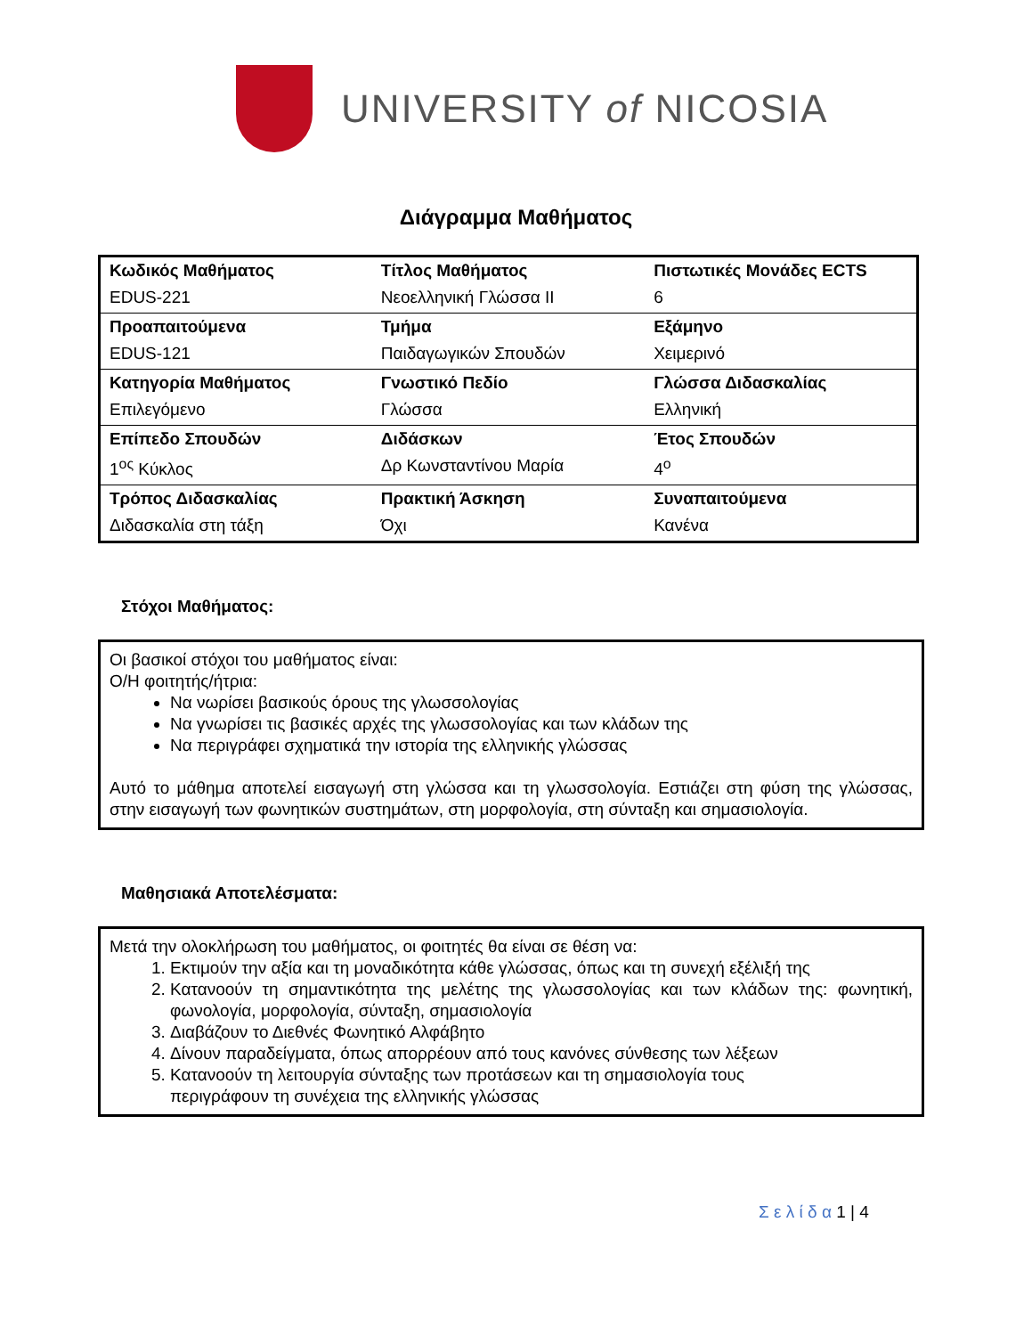UNIVERSITY of NICOSIA
Διάγραμμα Μαθήματος
| Κωδικός Μαθήματος | Τίτλος Μαθήματος | Πιστωτικές Μονάδες ECTS |
| EDUS-221 | Νεοελληνική Γλώσσα ΙΙ | 6 |
| Προαπαιτούμενα | Τμήμα | Εξάμηνο |
| EDUS-121 | Παιδαγωγικών Σπουδών | Χειμερινό |
| Κατηγορία Μαθήματος | Γνωστικό Πεδίο | Γλώσσα Διδασκαλίας |
| Επιλεγόμενο | Γλώσσα | Ελληνική |
| Επίπεδο Σπουδών | Διδάσκων | Έτος Σπουδών |
| 1<sup>ος</sup> Κύκλος | Δρ Κωνσταντίνου Μαρία | 4<sup>ο</sup> |
| Τρόπος Διδασκαλίας | Πρακτική Άσκηση | Συναπαιτούμενα |
| Διδασκαλία στη τάξη | Όχι | Κανένα |
Στόχοι Μαθήματος:
Οι βασικοί στόχοι του μαθήματος είναι:
Ο/Η φοιτητής/ήτρια:
Να νωρίσει βασικούς όρους της γλωσσολογίας
Να γνωρίσει τις βασικές αρχές της γλωσσολογίας και των κλάδων της
Να περιγράφει σχηματικά την ιστορία της ελληνικής γλώσσας
Αυτό το μάθημα αποτελεί εισαγωγή στη γλώσσα και τη γλωσσολογία. Εστιάζει στη φύση της γλώσσας, στην εισαγωγή των φωνητικών συστημάτων, στη μορφολογία, στη σύνταξη και σημασιολογία.
Μαθησιακά Αποτελέσματα:
Μετά την ολοκλήρωση του μαθήματος, οι φοιτητές θα είναι σε θέση να:
1. Εκτιμούν την αξία και τη μοναδικότητα κάθε γλώσσας, όπως και τη συνεχή εξέλιξή της
2. Κατανοούν τη σημαντικότητα της μελέτης της γλωσσολογίας και των κλάδων της: φωνητική, φωνολογία, μορφολογία, σύνταξη, σημασιολογία
3. Διαβάζουν το Διεθνές Φωνητικό Αλφάβητο
4. Δίνουν παραδείγματα, όπως απορρέουν από τους κανόνες σύνθεσης των λέξεων
5. Κατανοούν τη λειτουργία σύνταξης των προτάσεων και τη σημασιολογία τους
περιγράφουν τη συνέχεια της ελληνικής γλώσσας
Σ ε λ ί δ α 1 | 4